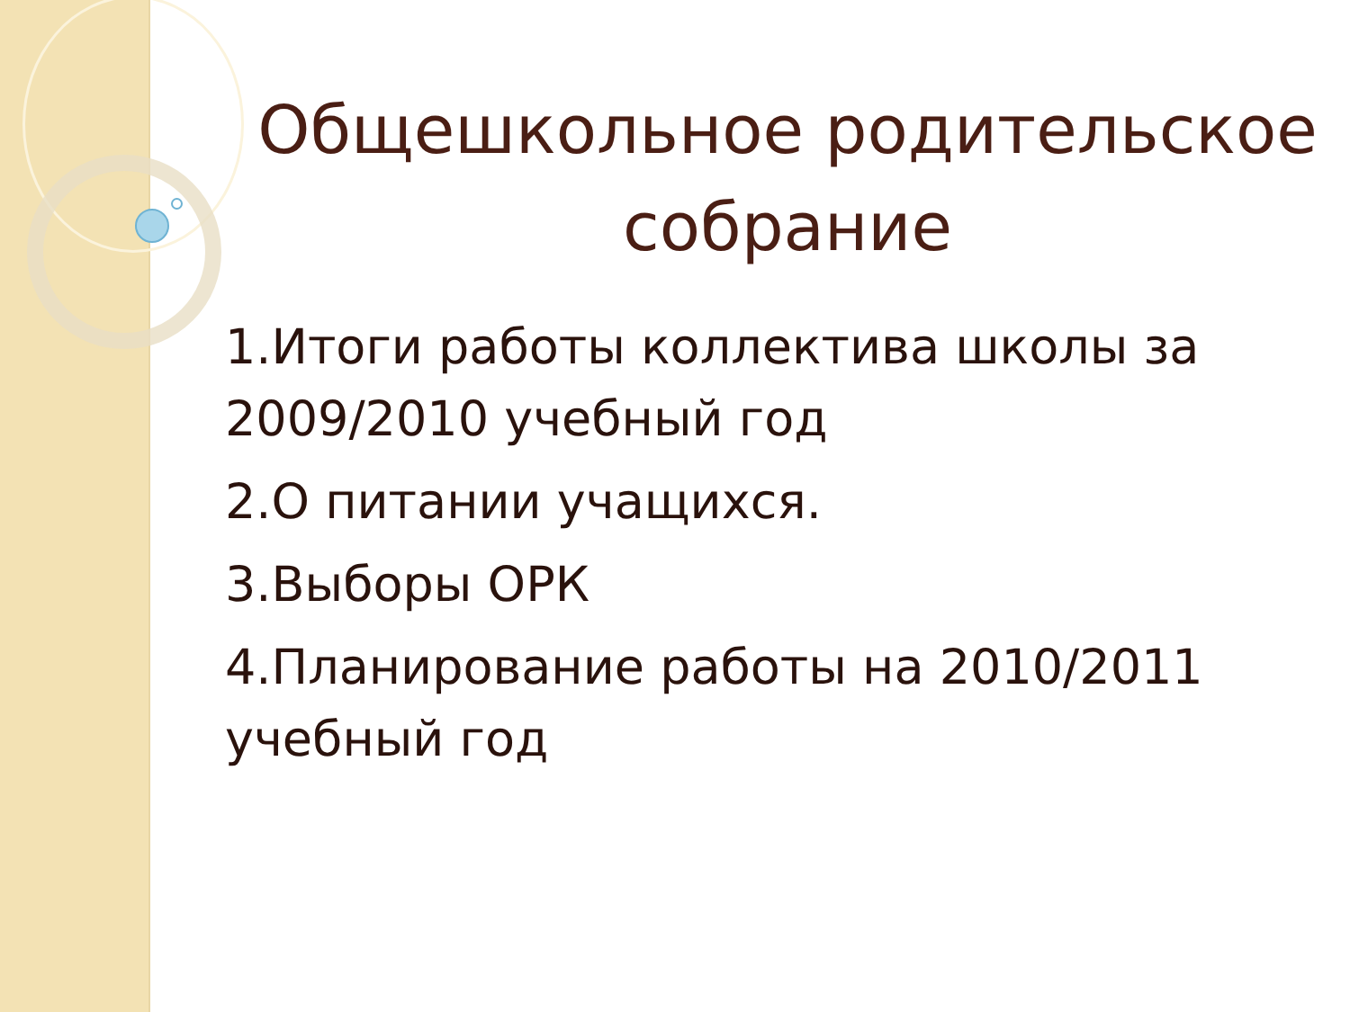Общешкольное родительское собрание
1.Итоги работы коллектива школы за 2009/2010 учебный год
2.О питании учащихся.
3.Выборы ОРК
4.Планирование работы на 2010/2011 учебный год